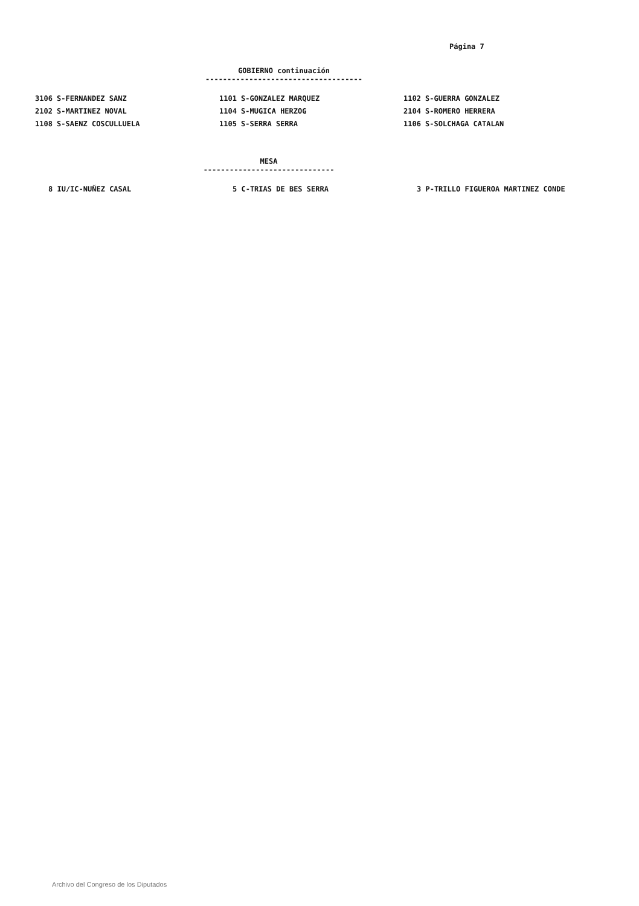Página 7
GOBIERNO continuación
------------------------------------
| 3106 S-FERNANDEZ SANZ | 1101 S-GONZALEZ MARQUEZ | 1102 S-GUERRA GONZALEZ |
| 2102 S-MARTINEZ NOVAL | 1104 S-MUGICA HERZOG | 2104 S-ROMERO HERRERA |
| 1108 S-SAENZ COSCULLUELA | 1105 S-SERRA SERRA | 1106 S-SOLCHAGA CATALAN |
MESA
------------------------------
| 8 IU/IC-NUÑEZ CASAL | 5 C-TRIAS DE BES SERRA | 3 P-TRILLO FIGUEROA MARTINEZ CONDE |
Archivo del Congreso de los Diputados